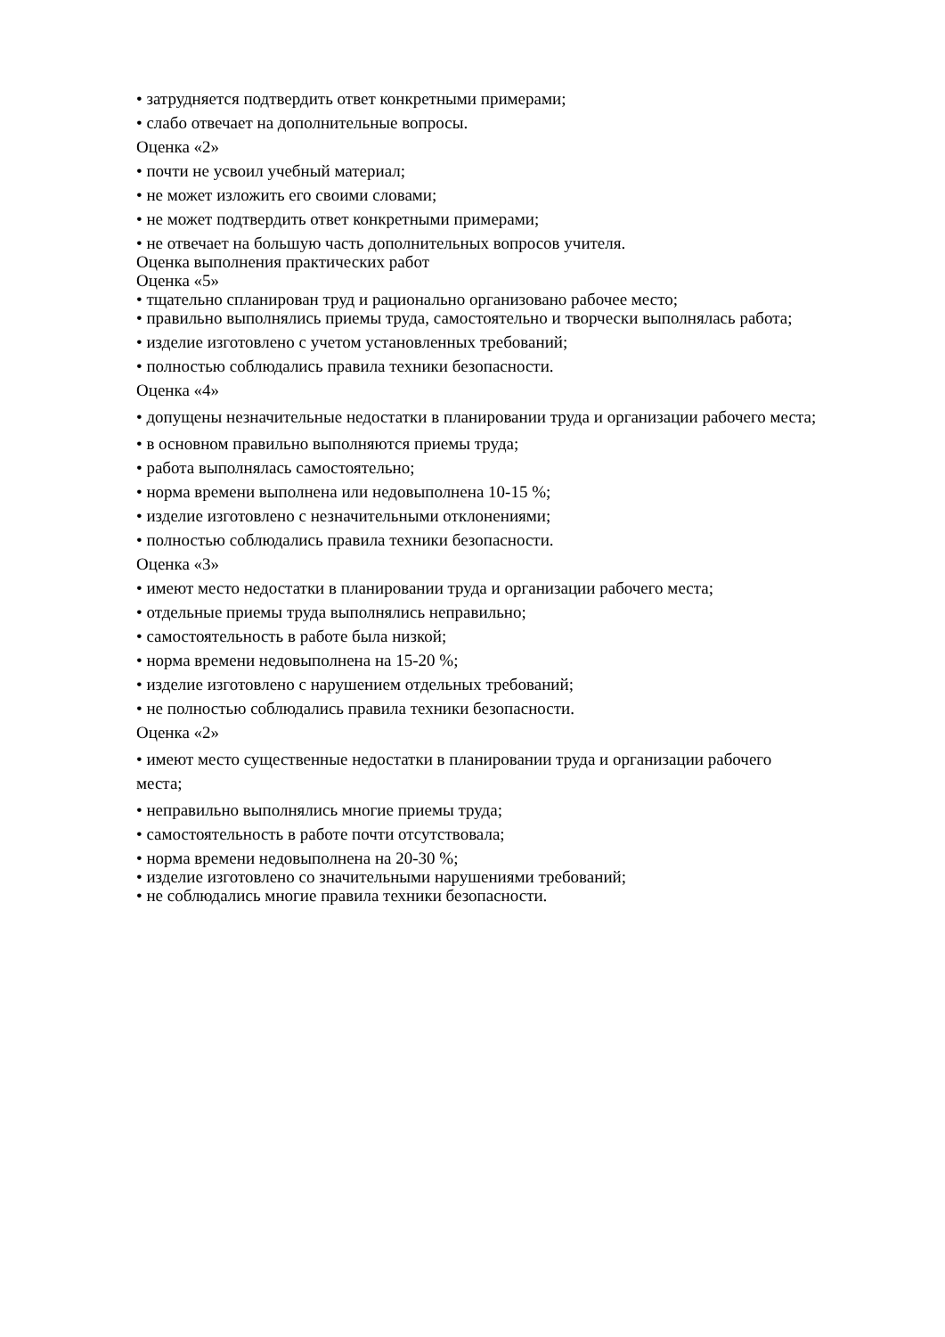• затрудняется подтвердить ответ конкретными примерами;
• слабо отвечает на дополнительные вопросы.
Оценка «2»
• почти не усвоил учебный материал;
• не может изложить его своими словами;
• не может подтвердить ответ конкретными примерами;
• не отвечает на большую часть дополнительных вопросов учителя.
Оценка выполнения практических работ
Оценка «5»
• тщательно спланирован труд и рационально организовано рабочее место;
• правильно выполнялись приемы труда, самостоятельно и творчески выполнялась работа;
• изделие изготовлено с учетом установленных требований;
• полностью соблюдались правила техники безопасности.
Оценка «4»
• допущены незначительные недостатки в планировании труда и организации рабочего места;
• в основном правильно выполняются приемы труда;
• работа выполнялась самостоятельно;
• норма времени выполнена или недовыполнена 10-15 %;
• изделие изготовлено с незначительными отклонениями;
• полностью соблюдались правила техники безопасности.
Оценка «3»
• имеют место недостатки в планировании труда и организации рабочего места;
• отдельные приемы труда выполнялись неправильно;
• самостоятельность в работе была низкой;
• норма времени недовыполнена на 15-20 %;
• изделие изготовлено с нарушением отдельных требований;
• не полностью соблюдались правила техники безопасности.
Оценка «2»
• имеют место существенные недостатки в планировании труда и организации рабочего места;
• неправильно выполнялись многие приемы труда;
• самостоятельность в работе почти отсутствовала;
• норма времени недовыполнена на 20-30 %;
• изделие изготовлено со значительными нарушениями требований;
• не соблюдались многие правила техники безопасности.